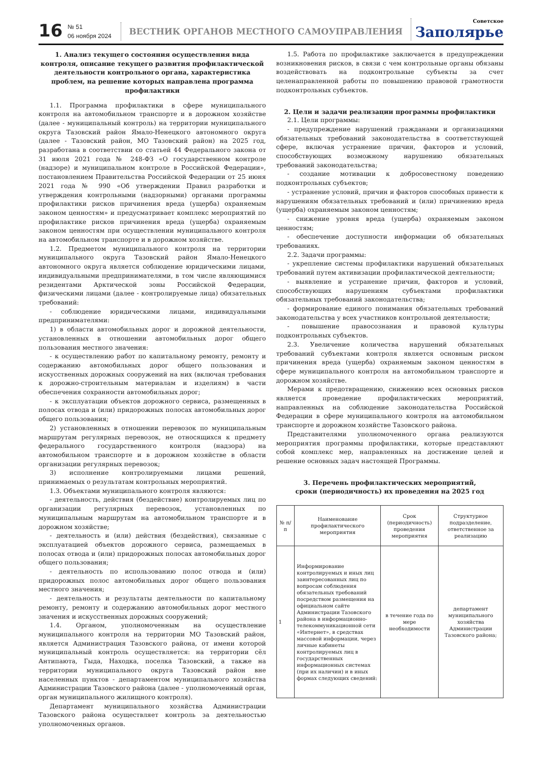16
№ 51
06 ноября 2024
ВЕСТНИК ОРГАНОВ МЕСТНОГО САМОУПРАВЛЕНИЯ
Советское
Заполярье
1. Анализ текущего состояния осуществления вида контроля, описание текущего развития профилактической деятельности контрольного органа, характеристика проблем, на решение которых направлена программа профилактики
1.1. Программа профилактики в сфере муниципального контроля на автомобильном транспорте и в дорожном хозяйстве (далее - муниципальный контроль) на территории муниципального округа Тазовский район Ямало-Ненецкого автономного округа (далее - Тазовский район, МО Тазовский район) на 2025 год, разработана в соответствии со статьей 44 Федерального закона от 31 июля 2021 года № 248-ФЗ «О государственном контроле (надзоре) и муниципальном контроле в Российской Федерации», постановлением Правительства Российской Федерации от 25 июня 2021 года № 990 «Об утверждении Правил разработки и утверждения контрольными (надзорными) органами программы профилактики рисков причинения вреда (ущерба) охраняемым законом ценностям» и предусматривает комплекс мероприятий по профилактике рисков причинения вреда (ущерба) охраняемым законом ценностям при осуществлении муниципального контроля на автомобильном транспорте и в дорожном хозяйстве.
1.2. Предметом муниципального контроля на территории муниципального округа Тазовский район Ямало-Ненецкого автономного округа является соблюдение юридическими лицами, индивидуальными предпринимателями, в том числе являющимися резидентами Арктической зоны Российской Федерации, физическими лицами (далее - контролируемые лица) обязательных требований:
- соблюдение юридическими лицами, индивидуальными предпринимателями:
1) в области автомобильных дорог и дорожной деятельности, установленных в отношении автомобильных дорог общего пользования местного значения:
- к осуществлению работ по капитальному ремонту, ремонту и содержанию автомобильных дорог общего пользования и искусственных дорожных сооружений на них (включая требования к дорожно-строительным материалам и изделиям) в части обеспечения сохранности автомобильных дорог;
- к эксплуатации объектов дорожного сервиса, размещенных в полосах отвода и (или) придорожных полосах автомобильных дорог общего пользования;
2) установленных в отношении перевозок по муниципальным маршрутам регулярных перевозок, не относящихся к предмету федерального государственного контроля (надзора) на автомобильном транспорте и в дорожном хозяйстве в области организации регулярных перевозок;
3) исполнение контролируемыми лицами решений, принимаемых о результатам контрольных мероприятий.
1.3. Объектами муниципального контроля являются:
- деятельность, действия (бездействие) контролируемых лиц по организации регулярных перевозок, установленных по муниципальным маршрутам на автомобильном транспорте и в дорожном хозяйстве;
- деятельность и (или) действия (бездействия), связанные с эксплуатацией объектов дорожного сервиса, размещаемых в полосах отвода и (или) придорожных полосах автомобильных дорог общего пользования;
- деятельность по использованию полос отвода и (или) придорожных полос автомобильных дорог общего пользования местного значения;
- деятельность и результаты деятельности по капитальному ремонту, ремонту и содержанию автомобильных дорог местного значения и искусственных дорожных сооружений;
1.4. Органом, уполномоченным на осуществление муниципального контроля на территории МО Тазовский район, является Администрация Тазовского района, от имени которой муниципальный контроль осуществляется: на территории сёл Антипаюта, Гыда, Находка, поселка Тазовский, а также на территории муниципального округа Тазовский район вне населенных пунктов - департаментом муниципального хозяйства Администрации Тазовского района (далее - уполномоченный орган, орган муниципального жилищного контроля).
Департамент муниципального хозяйства Администрации Тазовского района осуществляет контроль за деятельностью уполномоченных органов.
1.5. Работа по профилактике заключается в предупреждении возникновения рисков, в связи с чем контрольные органы обязаны воздействовать на подконтрольные субъекты за счет целенаправленной работы по повышению правовой грамотности подконтрольных субъектов.
2. Цели и задачи реализации программы профилактики
2.1. Цели программы:
- предупреждение нарушений гражданами и организациями обязательных требований законодательства в соответствующей сфере, включая устранение причин, факторов и условий, способствующих возможному нарушению обязательных требований законодательства;
- создание мотивации к добросовестному поведению подконтрольных субъектов;
- устранение условий, причин и факторов способных привести к нарушениям обязательных требований и (или) причинению вреда (ущерба) охраняемым законом ценностям;
- снижение уровня вреда (ущерба) охраняемым законом ценностям;
- обеспечение доступности информации об обязательных требованиях.
2.2. Задачи программы:
- укрепление системы профилактики нарушений обязательных требований путем активизации профилактической деятельности;
- выявление и устранение причин, факторов и условий, способствующих нарушениям субъектами профилактики обязательных требований законодательства;
- формирование единого понимания обязательных требований законодательства у всех участников контрольной деятельности;
- повышение правосознания и правовой культуры подконтрольных субъектов.
2.3. Увеличение количества нарушений обязательных требований субъектами контроля является основным риском причинения вреда (ущерба) охраняемым законом ценностям в сфере муниципального контроля на автомобильном транспорте и дорожном хозяйстве.
Мерами к предотвращению, снижению всех основных рисков является проведение профилактических мероприятий, направленных на соблюдение законодательства Российской Федерации в сфере муниципального контроля на автомобильном транспорте и дорожном хозяйстве Тазовского района.
Представителями уполномоченного органа реализуются мероприятия программы профилактики, которые представляют собой комплекс мер, направленных на достижение целей и решение основных задач настоящей Программы.
3. Перечень профилактических мероприятий,
сроки (периодичность) их проведения на 2025 год
| № п/п | Наименование профилактического мероприятия | Срок (периодичность) проведения мероприятия | Структурное подразделение, ответственное за реализацию |
| --- | --- | --- | --- |
| 1 | Информирование контролируемых и иных лиц заинтересованных лиц по вопросам соблюдения обязательных требований посредством размещения на официальном сайте Администрации Тазовского района в информационно-телекоммуникационной сети «Интернет», в средствах массовой информации, через личные кабинеты контролируемых лиц в государственных информационных системах (при их наличии) и в иных формах следующих сведений: | в течение года по мере необходимости | департамент муниципального хозяйства Администрации Тазовского района; |